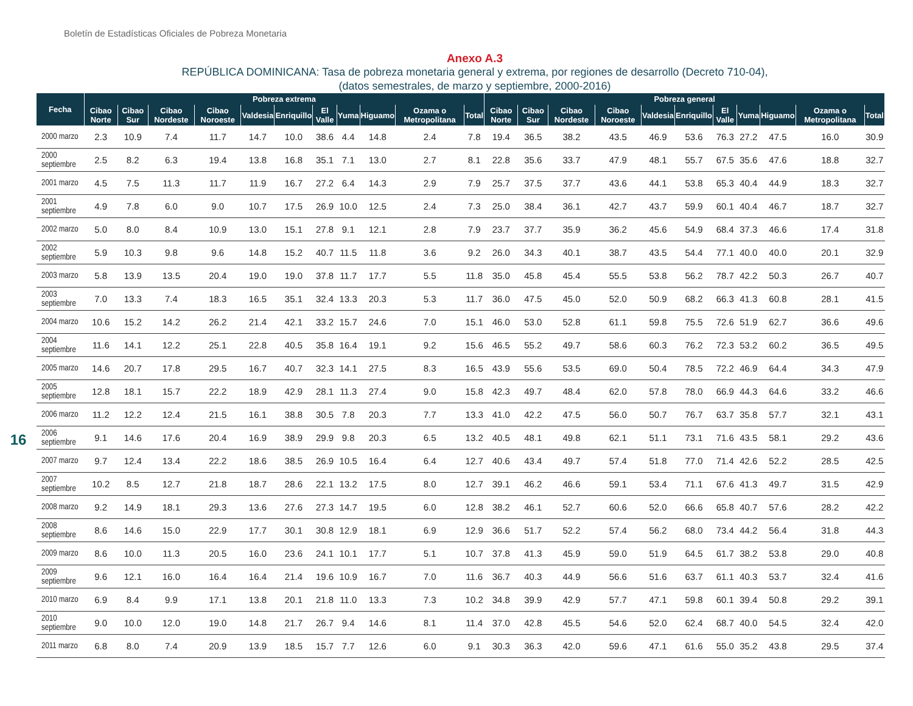Boletín de Estadísticas Oficiales de Pobreza Monetaria
Anexo A.3
REPÚBLICA DOMINICANA: Tasa de pobreza monetaria general y extrema, por regiones de desarrollo (Decreto 710-04),
(datos semestrales, de marzo y septiembre, 2000-2016)
16
| Fecha | Pobreza extrema | | | | | | | | | | | Pobreza general | | | | | | | | | | |
| --- | --- | --- | --- | --- | --- | --- | --- | --- | --- | --- | --- | --- | --- | --- | --- | --- | --- | --- | --- | --- | --- | --- |
| | Cibao Norte | Cibao Sur | Cibao Nordeste | Cibao Noroeste | Valdesia | Enriquillo | El Valle | Yuma | Higuamo | Ozama o Metropolitana | Total | Cibao Norte | Cibao Sur | Cibao Nordeste | Cibao Noroeste | Valdesia | Enriquillo | El Valle | Yuma | Higuamo | Ozama o Metropolitana | Total |
| 2000 marzo | 2.3 | 10.9 | 7.4 | 11.7 | 14.7 | 10.0 | 38.6 | 4.4 | 14.8 | 2.4 | 7.8 | 19.4 | 36.5 | 38.2 | 43.5 | 46.9 | 53.6 | 76.3 | 27.2 | 47.5 | 16.0 | 30.9 |
| 2000 septiembre | 2.5 | 8.2 | 6.3 | 19.4 | 13.8 | 16.8 | 35.1 | 7.1 | 13.0 | 2.7 | 8.1 | 22.8 | 35.6 | 33.7 | 47.9 | 48.1 | 55.7 | 67.5 | 35.6 | 47.6 | 18.8 | 32.7 |
| 2001 marzo | 4.5 | 7.5 | 11.3 | 11.7 | 11.9 | 16.7 | 27.2 | 6.4 | 14.3 | 2.9 | 7.9 | 25.7 | 37.5 | 37.7 | 43.6 | 44.1 | 53.8 | 65.3 | 40.4 | 44.9 | 18.3 | 32.7 |
| 2001 septiembre | 4.9 | 7.8 | 6.0 | 9.0 | 10.7 | 17.5 | 26.9 | 10.0 | 12.5 | 2.4 | 7.3 | 25.0 | 38.4 | 36.1 | 42.7 | 43.7 | 59.9 | 60.1 | 40.4 | 46.7 | 18.7 | 32.7 |
| 2002 marzo | 5.0 | 8.0 | 8.4 | 10.9 | 13.0 | 15.1 | 27.8 | 9.1 | 12.1 | 2.8 | 7.9 | 23.7 | 37.7 | 35.9 | 36.2 | 45.6 | 54.9 | 68.4 | 37.3 | 46.6 | 17.4 | 31.8 |
| 2002 septiembre | 5.9 | 10.3 | 9.8 | 9.6 | 14.8 | 15.2 | 40.7 | 11.5 | 11.8 | 3.6 | 9.2 | 26.0 | 34.3 | 40.1 | 38.7 | 43.5 | 54.4 | 77.1 | 40.0 | 40.0 | 20.1 | 32.9 |
| 2003 marzo | 5.8 | 13.9 | 13.5 | 20.4 | 19.0 | 19.0 | 37.8 | 11.7 | 17.7 | 5.5 | 11.8 | 35.0 | 45.8 | 45.4 | 55.5 | 53.8 | 56.2 | 78.7 | 42.2 | 50.3 | 26.7 | 40.7 |
| 2003 septiembre | 7.0 | 13.3 | 7.4 | 18.3 | 16.5 | 35.1 | 32.4 | 13.3 | 20.3 | 5.3 | 11.7 | 36.0 | 47.5 | 45.0 | 52.0 | 50.9 | 68.2 | 66.3 | 41.3 | 60.8 | 28.1 | 41.5 |
| 2004 marzo | 10.6 | 15.2 | 14.2 | 26.2 | 21.4 | 42.1 | 33.2 | 15.7 | 24.6 | 7.0 | 15.1 | 46.0 | 53.0 | 52.8 | 61.1 | 59.8 | 75.5 | 72.6 | 51.9 | 62.7 | 36.6 | 49.6 |
| 2004 septiembre | 11.6 | 14.1 | 12.2 | 25.1 | 22.8 | 40.5 | 35.8 | 16.4 | 19.1 | 9.2 | 15.6 | 46.5 | 55.2 | 49.7 | 58.6 | 60.3 | 76.2 | 72.3 | 53.2 | 60.2 | 36.5 | 49.5 |
| 2005 marzo | 14.6 | 20.7 | 17.8 | 29.5 | 16.7 | 40.7 | 32.3 | 14.1 | 27.5 | 8.3 | 16.5 | 43.9 | 55.6 | 53.5 | 69.0 | 50.4 | 78.5 | 72.2 | 46.9 | 64.4 | 34.3 | 47.9 |
| 2005 septiembre | 12.8 | 18.1 | 15.7 | 22.2 | 18.9 | 42.9 | 28.1 | 11.3 | 27.4 | 9.0 | 15.8 | 42.3 | 49.7 | 48.4 | 62.0 | 57.8 | 78.0 | 66.9 | 44.3 | 64.6 | 33.2 | 46.6 |
| 2006 marzo | 11.2 | 12.2 | 12.4 | 21.5 | 16.1 | 38.8 | 30.5 | 7.8 | 20.3 | 7.7 | 13.3 | 41.0 | 42.2 | 47.5 | 56.0 | 50.7 | 76.7 | 63.7 | 35.8 | 57.7 | 32.1 | 43.1 |
| 2006 septiembre | 9.1 | 14.6 | 17.6 | 20.4 | 16.9 | 38.9 | 29.9 | 9.8 | 20.3 | 6.5 | 13.2 | 40.5 | 48.1 | 49.8 | 62.1 | 51.1 | 73.1 | 71.6 | 43.5 | 58.1 | 29.2 | 43.6 |
| 2007 marzo | 9.7 | 12.4 | 13.4 | 22.2 | 18.6 | 38.5 | 26.9 | 10.5 | 16.4 | 6.4 | 12.7 | 40.6 | 43.4 | 49.7 | 57.4 | 51.8 | 77.0 | 71.4 | 42.6 | 52.2 | 28.5 | 42.5 |
| 2007 septiembre | 10.2 | 8.5 | 12.7 | 21.8 | 18.7 | 28.6 | 22.1 | 13.2 | 17.5 | 8.0 | 12.7 | 39.1 | 46.2 | 46.6 | 59.1 | 53.4 | 71.1 | 67.6 | 41.3 | 49.7 | 31.5 | 42.9 |
| 2008 marzo | 9.2 | 14.9 | 18.1 | 29.3 | 13.6 | 27.6 | 27.3 | 14.7 | 19.5 | 6.0 | 12.8 | 38.2 | 46.1 | 52.7 | 60.6 | 52.0 | 66.6 | 65.8 | 40.7 | 57.6 | 28.2 | 42.2 |
| 2008 septiembre | 8.6 | 14.6 | 15.0 | 22.9 | 17.7 | 30.1 | 30.8 | 12.9 | 18.1 | 6.9 | 12.9 | 36.6 | 51.7 | 52.2 | 57.4 | 56.2 | 68.0 | 73.4 | 44.2 | 56.4 | 31.8 | 44.3 |
| 2009 marzo | 8.6 | 10.0 | 11.3 | 20.5 | 16.0 | 23.6 | 24.1 | 10.1 | 17.7 | 5.1 | 10.7 | 37.8 | 41.3 | 45.9 | 59.0 | 51.9 | 64.5 | 61.7 | 38.2 | 53.8 | 29.0 | 40.8 |
| 2009 septiembre | 9.6 | 12.1 | 16.0 | 16.4 | 16.4 | 21.4 | 19.6 | 10.9 | 16.7 | 7.0 | 11.6 | 36.7 | 40.3 | 44.9 | 56.6 | 51.6 | 63.7 | 61.1 | 40.3 | 53.7 | 32.4 | 41.6 |
| 2010 marzo | 6.9 | 8.4 | 9.9 | 17.1 | 13.8 | 20.1 | 21.8 | 11.0 | 13.3 | 7.3 | 10.2 | 34.8 | 39.9 | 42.9 | 57.7 | 47.1 | 59.8 | 60.1 | 39.4 | 50.8 | 29.2 | 39.1 |
| 2010 septiembre | 9.0 | 10.0 | 12.0 | 19.0 | 14.8 | 21.7 | 26.7 | 9.4 | 14.6 | 8.1 | 11.4 | 37.0 | 42.8 | 45.5 | 54.6 | 52.0 | 62.4 | 68.7 | 40.0 | 54.5 | 32.4 | 42.0 |
| 2011 marzo | 6.8 | 8.0 | 7.4 | 20.9 | 13.9 | 18.5 | 15.7 | 7.7 | 12.6 | 6.0 | 9.1 | 30.3 | 36.3 | 42.0 | 59.6 | 47.1 | 61.6 | 55.0 | 35.2 | 43.8 | 29.5 | 37.4 |